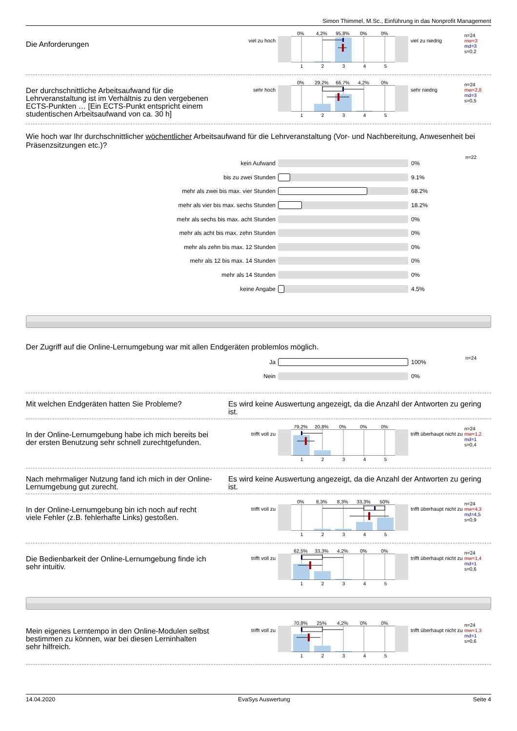Simon Thimmel, M.Sc., Einführung in das Nonprofit Management
Die Anforderungen
viel zu hoch
0% 4,2% 95,8% 0% 0%
12345
viel zu niedrig
n=24
mw=3
md=3
s=0,2
Der durchschnittliche Arbeitsaufwand für die Lehrveranstaltung ist im Verhältnis zu den vergebenen ECTS-Punkten … [Ein ECTS-Punkt entspricht einem studentischen Arbeitsaufwand von ca. 30 h]
sehr hoch
0% 29,2% 66,7% 4,2% 0%
12345
sehr niedrig
n=24
mw=2,8
md=3
s=0,5
Wie hoch war Ihr durchschnittlicher wöchentlicher Arbeitsaufwand für die Lehrveranstaltung (Vor- und Nachbereitung, Anwesenheit bei Präsenzsitzungen etc.)?
n=22
kein Aufwand 0%
bis zu zwei Stunden 9.1%
mehr als zwei bis max. vier Stunden 68.2%
mehr als vier bis max. sechs Stunden 18.2%
mehr als sechs bis max. acht Stunden 0%
mehr als acht bis max. zehn Stunden 0%
mehr als zehn bis max. 12 Stunden 0%
mehr als 12 bis max. 14 Stunden 0%
mehr als 14 Stunden 0%
keine Angabe 4.5%
Der Zugriff auf die Online-Lernumgebung war mit allen Endgeräten problemlos möglich.
n=24
Ja 100%
Nein 0%
Mit welchen Endgeräten hatten Sie Probleme? Es wird keine Auswertung angezeigt, da die Anzahl der Antworten zu gering ist.
In der Online-Lernumgebung habe ich mich bereits bei der ersten Benutzung sehr schnell zurechtgefunden.
trifft voll zu
79,2% 20,8% 0% 0% 0%
12345
trifft überhaupt nicht zu
n=24
mw=1,2
md=1
s=0,4
Nach mehrmaliger Nutzung fand ich mich in der Online-Lernumgebung gut zurecht.
Es wird keine Auswertung angezeigt, da die Anzahl der Antworten zu gering ist.
In der Online-Lernumgebung bin ich noch auf recht viele Fehler (z.B. fehlerhafte Links) gestoßen.
trifft voll zu
0% 8,3% 8,3% 33,3% 50%
12345
trifft überhaupt nicht zu
n=24
mw=4,3
md=4,5
s=0,9
Die Bedienbarkeit der Online-Lernumgebung finde ich sehr intuitiv.
trifft voll zu
62,5% 33,3% 4,2% 0% 0%
12345
trifft überhaupt nicht zu
n=24
mw=1,4
md=1
s=0,6
Mein eigenes Lerntempo in den Online-Modulen selbst bestimmen zu können, war bei diesen Lerninhalten sehr hilfreich.
trifft voll zu
70,8% 25% 4,2% 0% 0%
12345
trifft überhaupt nicht zu
n=24
mw=1,3
md=1
s=0,6
14.04.2020 EvaSys Auswertung Seite 4